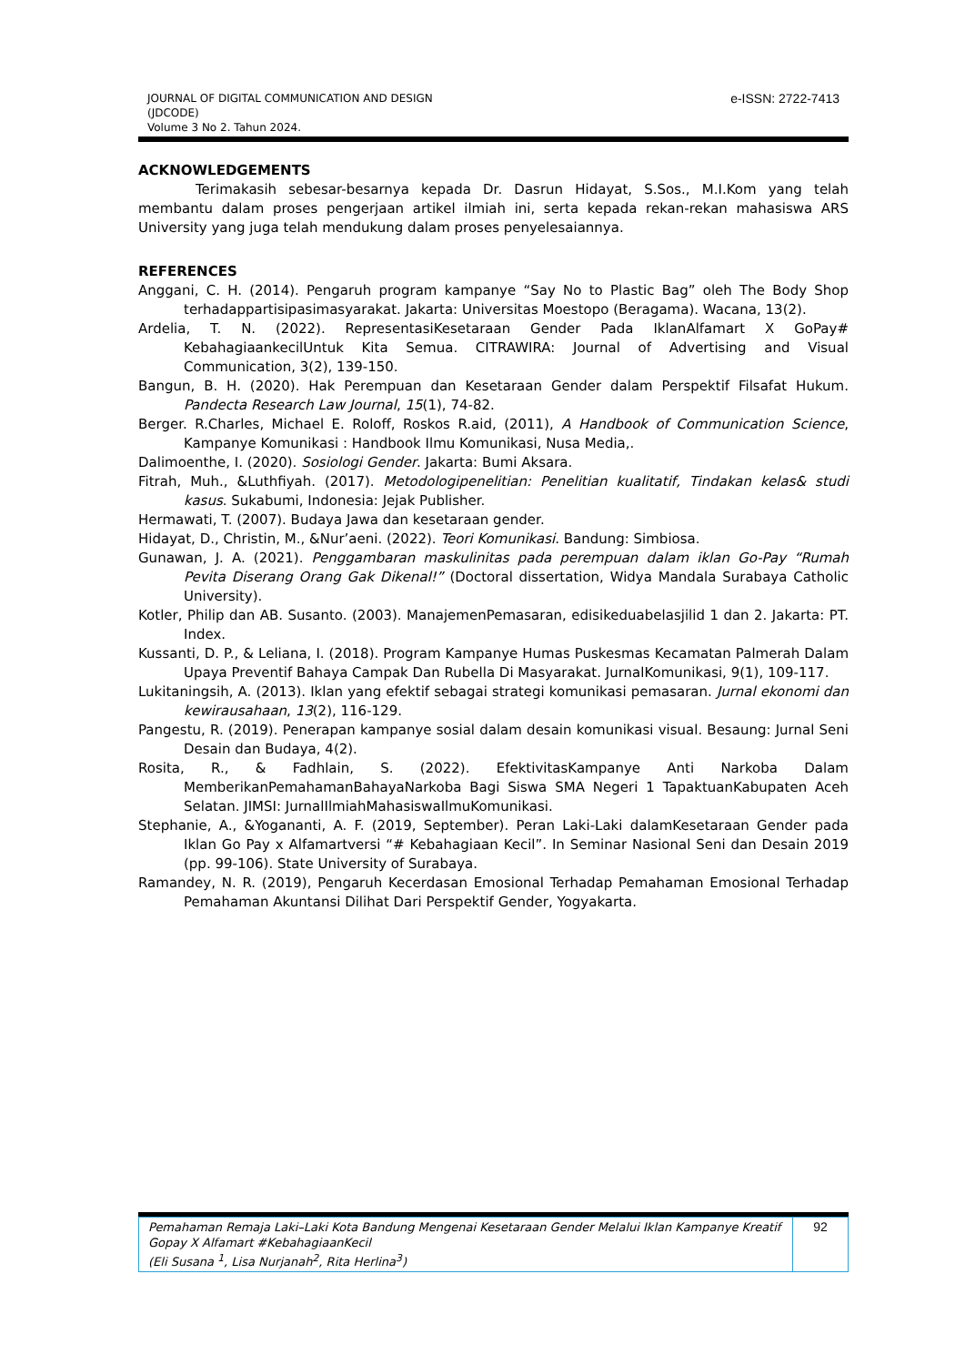JOURNAL OF DIGITAL COMMUNICATION AND DESIGN
(JDCODE)
Volume 3 No 2. Tahun 2024.
e-ISSN: 2722-7413
ACKNOWLEDGEMENTS
Terimakasih sebesar-besarnya kepada Dr. Dasrun Hidayat, S.Sos., M.I.Kom yang telah membantu dalam proses pengerjaan artikel ilmiah ini, serta kepada rekan-rekan mahasiswa ARS University yang juga telah mendukung dalam proses penyelesaiannya.
REFERENCES
Anggani, C. H. (2014). Pengaruh program kampanye “Say No to Plastic Bag” oleh The Body Shop terhadappartisipasimasyarakat. Jakarta: Universitas Moestopo (Beragama). Wacana, 13(2).
Ardelia, T. N. (2022). RepresentasiKesetaraan Gender Pada IklanAlfamart X GoPay# KebahagiaankecilUntuk Kita Semua. CITRAWIRA: Journal of Advertising and Visual Communication, 3(2), 139-150.
Bangun, B. H. (2020). Hak Perempuan dan Kesetaraan Gender dalam Perspektif Filsafat Hukum. Pandecta Research Law Journal, 15(1), 74-82.
Berger. R.Charles, Michael E. Roloff, Roskos R.aid, (2011), A Handbook of Communication Science, Kampanye Komunikasi : Handbook Ilmu Komunikasi, Nusa Media,.
Dalimoenthe, I. (2020). Sosiologi Gender. Jakarta: Bumi Aksara.
Fitrah, Muh., &Luthfiyah. (2017). Metodologipenelitian: Penelitian kualitatif, Tindakan kelas& studi kasus. Sukabumi, Indonesia: Jejak Publisher.
Hermawati, T. (2007). Budaya Jawa dan kesetaraan gender.
Hidayat, D., Christin, M., &Nur’aeni. (2022). Teori Komunikasi. Bandung: Simbiosa.
Gunawan, J. A. (2021). Penggambaran maskulinitas pada perempuan dalam iklan Go-Pay “Rumah Pevita Diserang Orang Gak Dikenal!” (Doctoral dissertation, Widya Mandala Surabaya Catholic University).
Kotler, Philip dan AB. Susanto. (2003). ManajemenPemasaran, edisikeduabelasjilid 1 dan 2. Jakarta: PT. Index.
Kussanti, D. P., & Leliana, I. (2018). Program Kampanye Humas Puskesmas Kecamatan Palmerah Dalam Upaya Preventif Bahaya Campak Dan Rubella Di Masyarakat. JurnalKomunikasi, 9(1), 109-117.
Lukitaningsih, A. (2013). Iklan yang efektif sebagai strategi komunikasi pemasaran. Jurnal ekonomi dan kewirausahaan, 13(2), 116-129.
Pangestu, R. (2019). Penerapan kampanye sosial dalam desain komunikasi visual. Besaung: Jurnal Seni Desain dan Budaya, 4(2).
Rosita, R., & Fadhlain, S. (2022). EfektivitasKampanye Anti Narkoba Dalam MemberikanPemahamanBahayaNarkoba Bagi Siswa SMA Negeri 1 TapaktuanKabupaten Aceh Selatan. JIMSI: JurnalIlmiahMahasiswaIlmuKomunikasi.
Stephanie, A., &Yogananti, A. F. (2019, September). Peran Laki-Laki dalamKesetaraan Gender pada Iklan Go Pay x Alfamartversi “# Kebahagiaan Kecil”. In Seminar Nasional Seni dan Desain 2019 (pp. 99-106). State University of Surabaya.
Ramandey, N. R. (2019), Pengaruh Kecerdasan Emosional Terhadap Pemahaman Emosional Terhadap Pemahaman Akuntansi Dilihat Dari Perspektif Gender, Yogyakarta.
| Pemahaman Remaja Laki–Laki Kota Bandung Mengenai Kesetaraan Gender Melalui Iklan Kampanye Kreatif Gopay X Alfamart #KebahagiaanKecil (Eli Susana <sup>1</sup>, Lisa Nurjanah<sup>2</sup>, Rita Herlina<sup>3</sup>) | 92 |